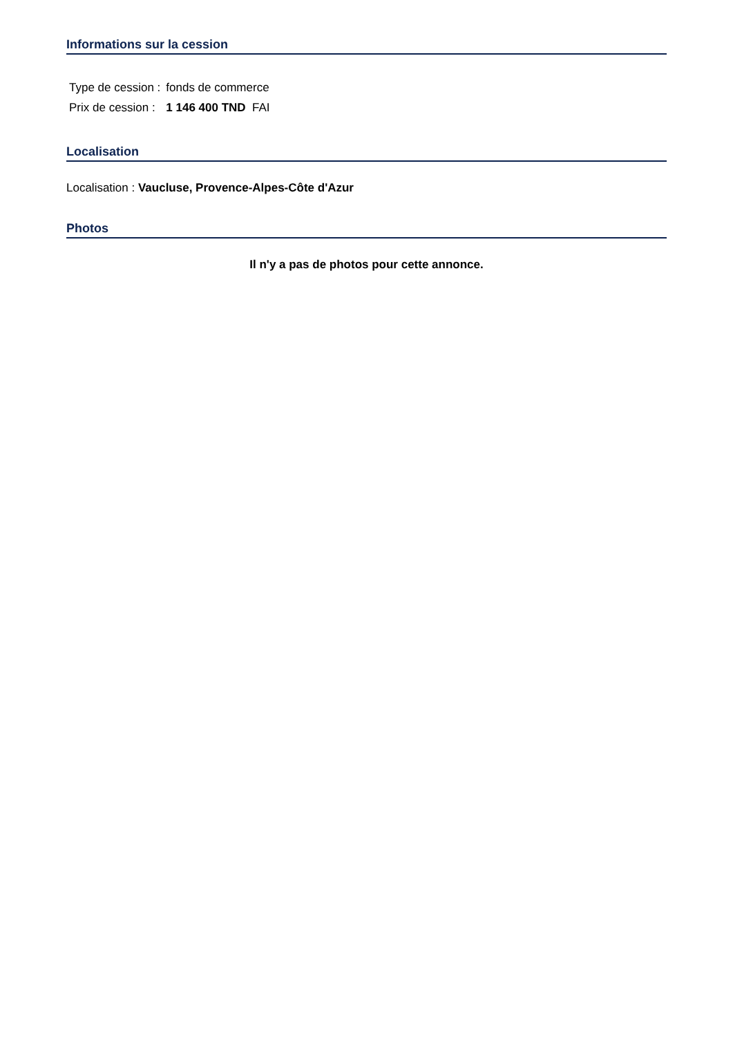Informations sur la cession
| Type de cession : | fonds de commerce |
| Prix de cession : | 1 146 400 TND FAI |
Localisation
Localisation : Vaucluse, Provence-Alpes-Côte d'Azur
Photos
Il n'y a pas de photos pour cette annonce.